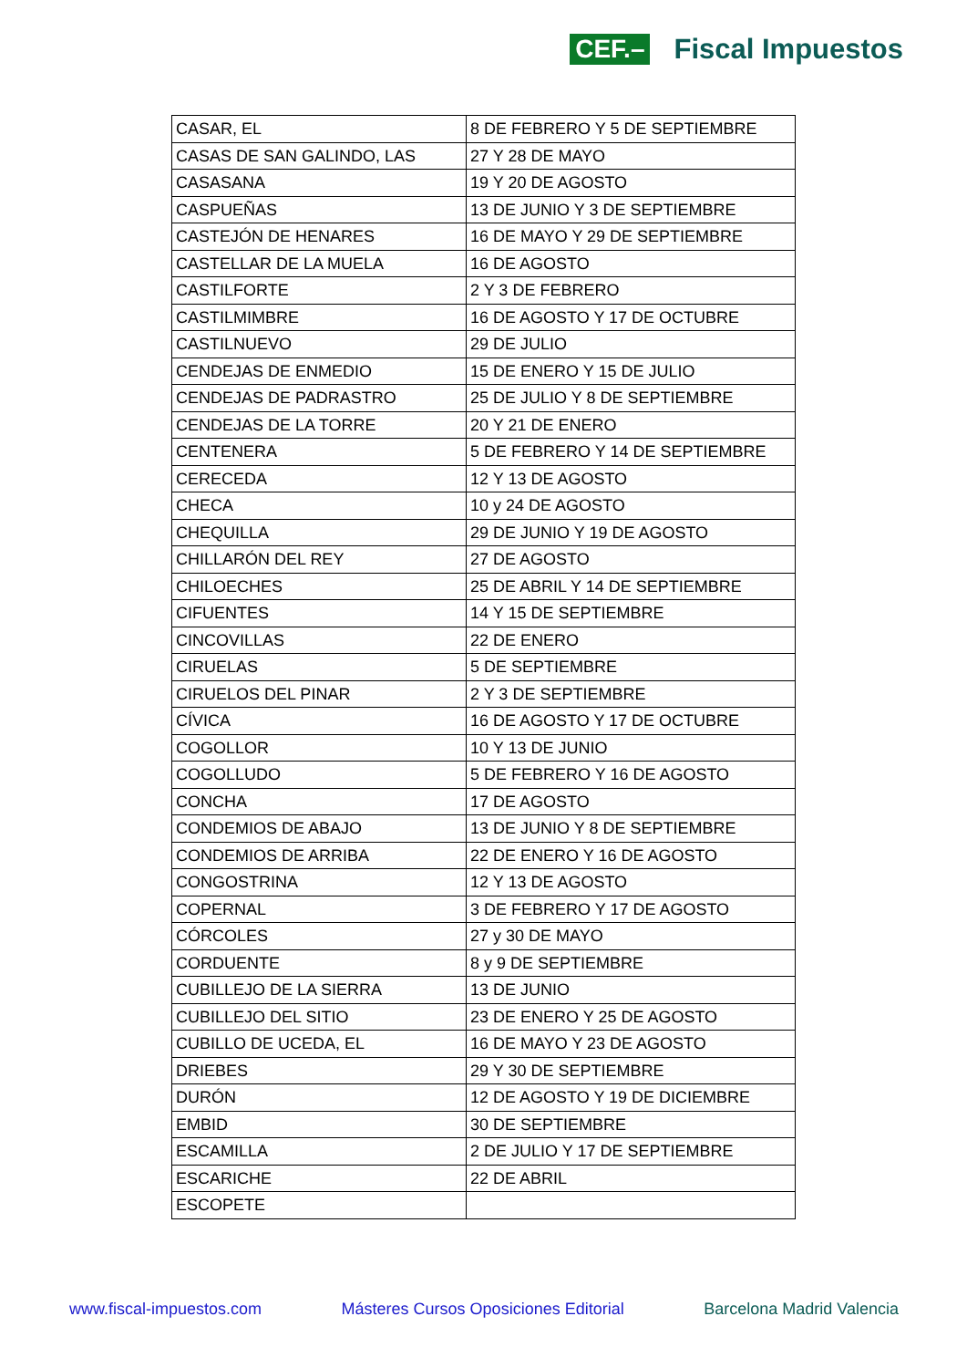CEF.– Fiscal Impuestos
| CASAR, EL | 8 DE FEBRERO Y 5 DE SEPTIEMBRE |
| CASAS DE SAN GALINDO, LAS | 27 Y 28 DE MAYO |
| CASASANA | 19 Y 20 DE AGOSTO |
| CASPUEÑAS | 13 DE JUNIO Y 3 DE SEPTIEMBRE |
| CASTEJÓN DE HENARES | 16 DE MAYO Y 29 DE SEPTIEMBRE |
| CASTELLAR DE LA MUELA | 16 DE AGOSTO |
| CASTILFORTE | 2 Y 3 DE FEBRERO |
| CASTILMIMBRE | 16 DE AGOSTO Y 17 DE OCTUBRE |
| CASTILNUEVO | 29 DE JULIO |
| CENDEJAS DE ENMEDIO | 15 DE ENERO Y 15 DE JULIO |
| CENDEJAS DE PADRASTRO | 25 DE JULIO Y 8 DE SEPTIEMBRE |
| CENDEJAS DE LA TORRE | 20 Y 21 DE ENERO |
| CENTENERA | 5 DE FEBRERO Y 14 DE SEPTIEMBRE |
| CERECEDA | 12 Y 13 DE AGOSTO |
| CHECA | 10 y 24 DE AGOSTO |
| CHEQUILLA | 29 DE JUNIO Y 19 DE AGOSTO |
| CHILLARÓN DEL REY | 27 DE AGOSTO |
| CHILOECHES | 25 DE ABRIL Y 14 DE SEPTIEMBRE |
| CIFUENTES | 14 Y 15 DE SEPTIEMBRE |
| CINCOVILLAS | 22 DE ENERO |
| CIRUELAS | 5 DE SEPTIEMBRE |
| CIRUELOS DEL PINAR | 2 Y 3 DE SEPTIEMBRE |
| CÍVICA | 16 DE AGOSTO Y 17 DE OCTUBRE |
| COGOLLOR | 10 Y 13 DE JUNIO |
| COGOLLUDO | 5 DE FEBRERO Y 16 DE AGOSTO |
| CONCHA | 17 DE AGOSTO |
| CONDEMIOS DE ABAJO | 13 DE JUNIO Y 8 DE SEPTIEMBRE |
| CONDEMIOS DE ARRIBA | 22 DE ENERO Y 16 DE AGOSTO |
| CONGOSTRINA | 12 Y 13 DE AGOSTO |
| COPERNAL | 3 DE FEBRERO Y 17 DE AGOSTO |
| CÓRCOLES | 27 y 30 DE MAYO |
| CORDUENTE | 8 y 9 DE SEPTIEMBRE |
| CUBILLEJO DE LA SIERRA | 13 DE JUNIO |
| CUBILLEJO DEL SITIO | 23 DE ENERO Y 25 DE AGOSTO |
| CUBILLO DE UCEDA, EL | 16 DE MAYO Y 23 DE AGOSTO |
| DRIEBES | 29 Y 30 DE SEPTIEMBRE |
| DURÓN | 12 DE AGOSTO Y 19 DE DICIEMBRE |
| EMBID | 30 DE SEPTIEMBRE |
| ESCAMILLA | 2 DE JULIO Y 17 DE SEPTIEMBRE |
| ESCARICHE | 22 DE ABRIL |
| ESCOPETE | |
www.fiscal-impuestos.com Másteres Cursos Oposiciones Editorial Barcelona Madrid Valencia